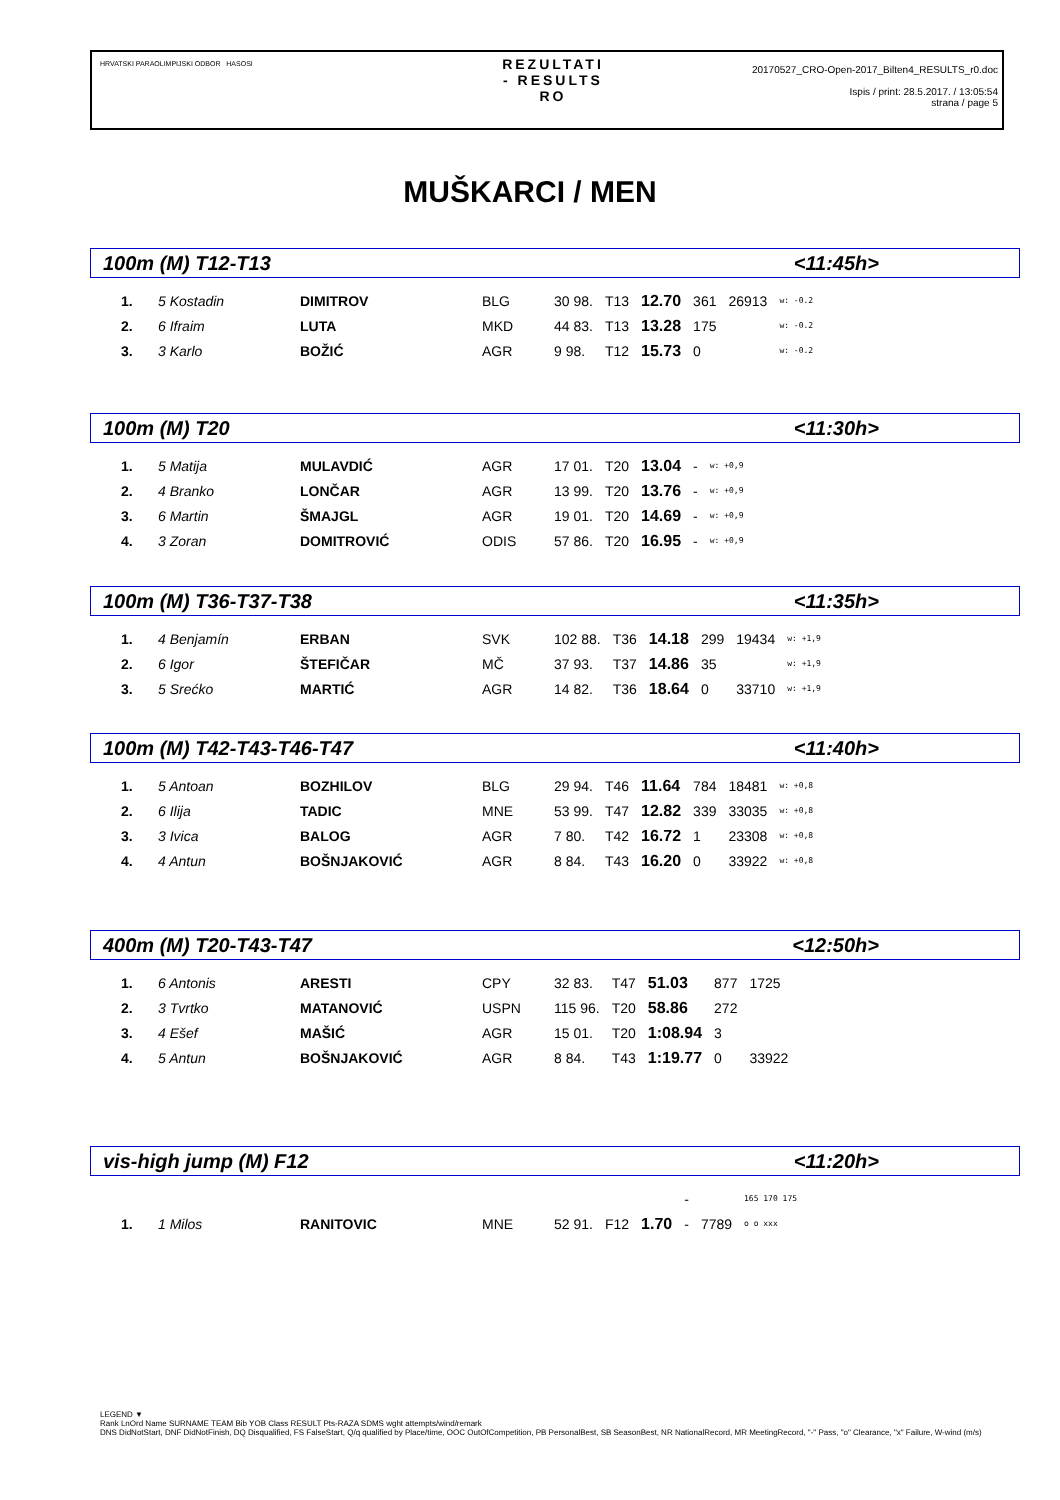HRVATSKI PARAOLIMPIJSKI ODBOR HASOSI
REZULTATI
- RESULTS
RO
20170527_CRO-Open-2017_Bilten4_RESULTS_r0.doc
Ispis / print: 28.5.2017. / 13:05:54
strana / page 5
MUŠKARCI / MEN
100m (M) T12-T13 <11:45h>
| 1. | 5 Kostadin | DIMITROV | BLG | 30 98. | T13 | 12.70 | 361 | 26913 | w: -0.2 |
| 2. | 6 Ifraim | LUTA | MKD | 44 83. | T13 | 13.28 | 175 | | w: -0.2 |
| 3. | 3 Karlo | BOŽIĆ | AGR | 9 98. | T12 | 15.73 | 0 | | w: -0.2 |
100m (M) T20 <11:30h>
| 1. | 5 Matija | MULAVDIĆ | AGR | 17 01. | T20 | 13.04 | - | w: +0,9 |
| 2. | 4 Branko | LONČAR | AGR | 13 99. | T20 | 13.76 | - | w: +0,9 |
| 3. | 6 Martin | ŠMAJGL | AGR | 19 01. | T20 | 14.69 | - | w: +0,9 |
| 4. | 3 Zoran | DOMITROVIĆ | ODIS | 57 86. | T20 | 16.95 | - | w: +0,9 |
100m (M) T36-T37-T38 <11:35h>
| 1. | 4 Benjamín | ERBAN | SVK | 102 88. | T36 | 14.18 | 299 | 19434 | w: +1,9 |
| 2. | 6 Igor | ŠTEFIČAR | MČ | 37 93. | T37 | 14.86 | 35 | | w: +1,9 |
| 3. | 5 Srećko | MARTIĆ | AGR | 14 82. | T36 | 18.64 | 0 | 33710 | w: +1,9 |
100m (M) T42-T43-T46-T47 <11:40h>
| 1. | 5 Antoan | BOZHILOV | BLG | 29 94. | T46 | 11.64 | 784 | 18481 | w: +0,8 |
| 2. | 6 Ilija | TADIC | MNE | 53 99. | T47 | 12.82 | 339 | 33035 | w: +0,8 |
| 3. | 3 Ivica | BALOG | AGR | 7 80. | T42 | 16.72 | 1 | 23308 | w: +0,8 |
| 4. | 4 Antun | BOŠNJAKOVIĆ | AGR | 8 84. | T43 | 16.20 | 0 | 33922 | w: +0,8 |
400m (M) T20-T43-T47 <12:50h>
| 1. | 6 Antonis | ARESTI | CPY | 32 83. | T47 | 51.03 | 877 | 1725 |
| 2. | 3 Tvrtko | MATANOVIĆ | USPN | 115 96. | T20 | 58.86 | 272 | |
| 3. | 4 Ešef | MAŠIĆ | AGR | 15 01. | T20 | 1:08.94 | 3 | |
| 4. | 5 Antun | BOŠNJAKOVIĆ | AGR | 8 84. | T43 | 1:19.77 | 0 | 33922 |
vis-high jump (M) F12 <11:20h>
| | | | | | | | - | | 165 170 175 |
| 1. | 1 Milos | RANITOVIC | MNE | 52 91. | F12 | 1.70 | - | 7789 | o o xxx |
LEGEND ▼
Rank LnOrd Name SURNAME TEAM Bib YOB Class RESULT Pts-RAZA SDMS wght attempts/wind/remark
DNS DidNotStart, DNF DidNotFinish, DQ Disqualified, FS FalseStart, Q/q qualified by Place/time, OOC OutOfCompetition, PB PersonalBest, SB SeasonBest, NR NationalRecord, MR MeetingRecord, "-" Pass, "o" Clearance, "x" Failure, W-wind (m/s)